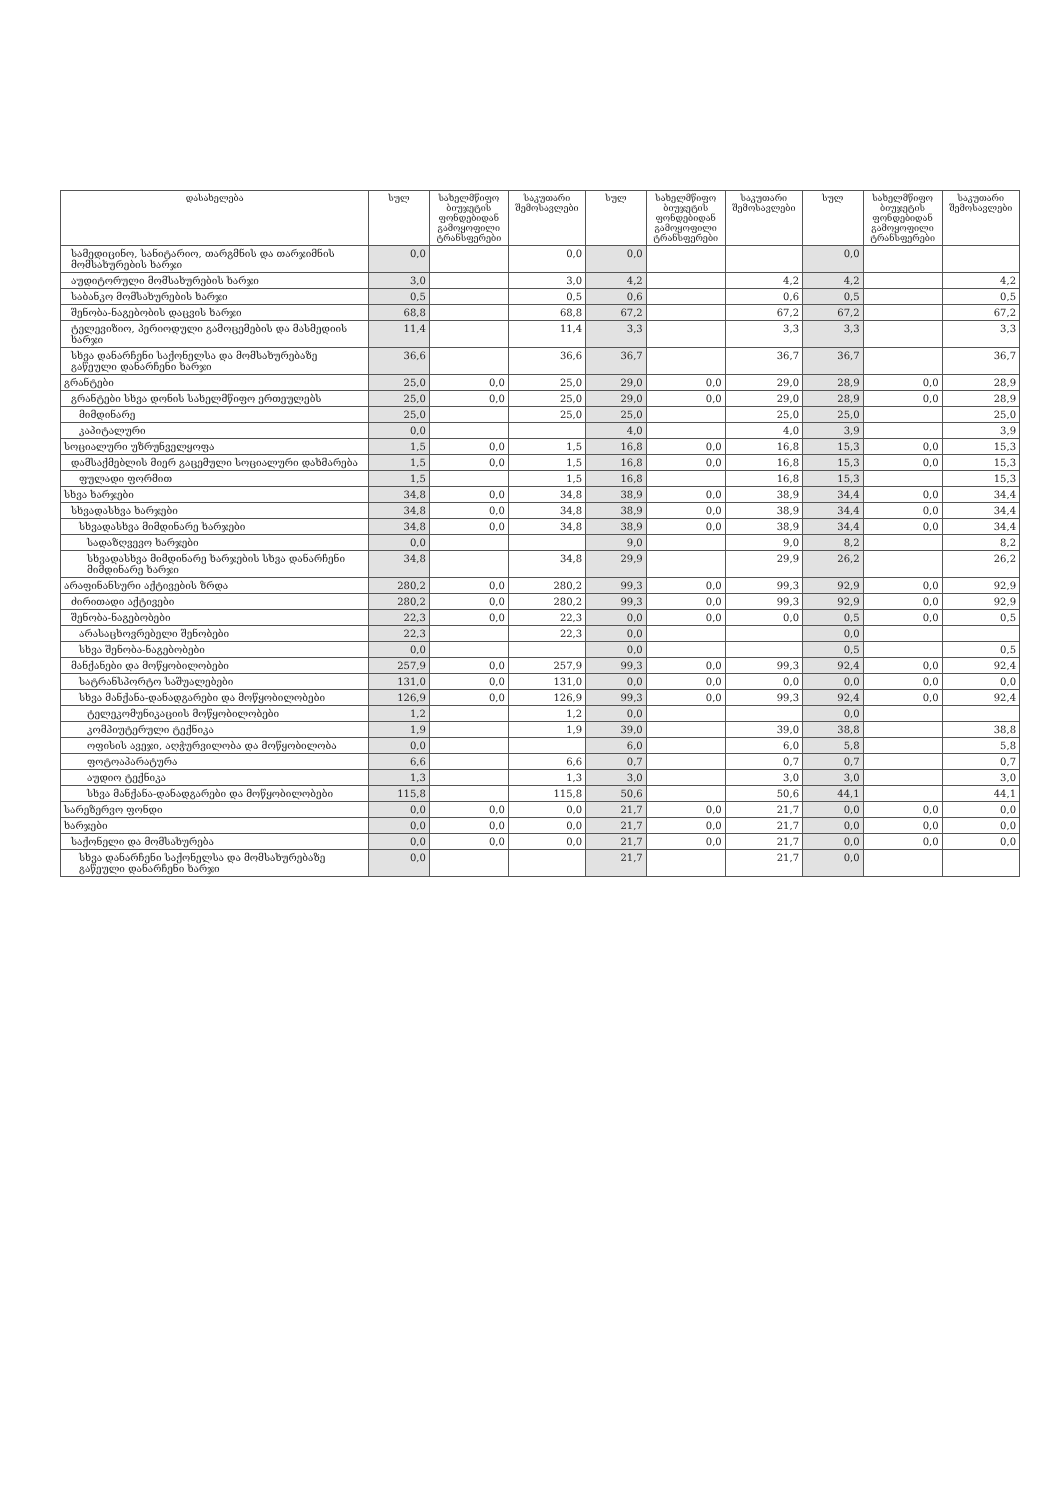| დასახელება | სულ | სახელმწიფო ბიუჯეტის ფონდებიდან გამოყოფილი ტრანსფერები | საკუთარი შემოსავლები | სულ | სახელმწიფო ბიუჯეტის ფონდებიდან გამოყოფილი ტრანსფერები | საკუთარი შემოსავლები | სულ | სახელმწიფო ბიუჯეტის ფონდებიდან გამოყოფილი ტრანსფერები | საკუთარი შემოსავლები |
| --- | --- | --- | --- | --- | --- | --- | --- | --- | --- |
| სამედიცინო, სანიტარიო, თარგმნის და თარჯიმნის მომსახურების ხარჯი | 0,0 | | 0,0 | 0,0 | | | 0,0 | | |
| აუდიტორული მომსახურების ხარჯი | 3,0 | | 3,0 | 4,2 | | 4,2 | 4,2 | | 4,2 |
| საბანკო მომსახურების ხარჯი | 0,5 | | 0,5 | 0,6 | | 0,6 | 0,5 | | 0,5 |
| შენობა-ნაგებობის დაცვის ხარჯი | 68,8 | | 68,8 | 67,2 | | 67,2 | 67,2 | | 67,2 |
| ტელევიზიო, პერიოდული გამოცემების და მასმედიის ხარჯი | 11,4 | | 11,4 | 3,3 | | 3,3 | 3,3 | | 3,3 |
| სხვა დანარჩენი საქონელსა და მომსახურებაზე გაწეული დანარჩენი ხარჯი | 36,6 | | 36,6 | 36,7 | | 36,7 | 36,7 | | 36,7 |
| გრანტები | 25,0 | 0,0 | 25,0 | 29,0 | 0,0 | 29,0 | 28,9 | 0,0 | 28,9 |
| გრანტები სხვა დონის სახელმწიფო ერთეულებს | 25,0 | 0,0 | 25,0 | 29,0 | 0,0 | 29,0 | 28,9 | 0,0 | 28,9 |
| მიმდინარე | 25,0 | | 25,0 | 25,0 | | 25,0 | 25,0 | | 25,0 |
| კაპიტალური | 0,0 | | | 4,0 | | 4,0 | 3,9 | | 3,9 |
| სოციალური უზრუნველყოფა | 1,5 | 0,0 | 1,5 | 16,8 | 0,0 | 16,8 | 15,3 | 0,0 | 15,3 |
| დამსაქმებლის მიერ გაცემული სოციალური დახმარება | 1,5 | 0,0 | 1,5 | 16,8 | 0,0 | 16,8 | 15,3 | 0,0 | 15,3 |
| ფულადი ფორმით | 1,5 | | 1,5 | 16,8 | | 16,8 | 15,3 | | 15,3 |
| სხვა ხარჯები | 34,8 | 0,0 | 34,8 | 38,9 | 0,0 | 38,9 | 34,4 | 0,0 | 34,4 |
| სხვადასხვა ხარჯები | 34,8 | 0,0 | 34,8 | 38,9 | 0,0 | 38,9 | 34,4 | 0,0 | 34,4 |
| სხვადასხვა მიმდინარე ხარჯები | 34,8 | 0,0 | 34,8 | 38,9 | 0,0 | 38,9 | 34,4 | 0,0 | 34,4 |
| სადაზღვევო ხარჯები | 0,0 | | | 9,0 | | 9,0 | 8,2 | | 8,2 |
| სხვადასხვა მიმდინარე ხარჯების სხვა დანარჩენი მიმდინარე ხარჯი | 34,8 | | 34,8 | 29,9 | | 29,9 | 26,2 | | 26,2 |
| არაფინანსური აქტივების ზრდა | 280,2 | 0,0 | 280,2 | 99,3 | 0,0 | 99,3 | 92,9 | 0,0 | 92,9 |
| ძირითადი აქტივები | 280,2 | 0,0 | 280,2 | 99,3 | 0,0 | 99,3 | 92,9 | 0,0 | 92,9 |
| შენობა-ნაგებობები | 22,3 | 0,0 | 22,3 | 0,0 | 0,0 | 0,0 | 0,5 | 0,0 | 0,5 |
| არასაცხოვრებელი შენობები | 22,3 | | 22,3 | 0,0 | | | 0,0 | | |
| სხვა შენობა-ნაგებობები | 0,0 | | | 0,0 | | | 0,5 | | 0,5 |
| მანქანები და მოწყობილობები | 257,9 | 0,0 | 257,9 | 99,3 | 0,0 | 99,3 | 92,4 | 0,0 | 92,4 |
| სატრანსპორტო საშუალებები | 131,0 | 0,0 | 131,0 | 0,0 | 0,0 | 0,0 | 0,0 | 0,0 | 0,0 |
| სხვა მანქანა-დანადგარები და მოწყობილობები | 126,9 | 0,0 | 126,9 | 99,3 | 0,0 | 99,3 | 92,4 | 0,0 | 92,4 |
| ტელეკომუნიკაციის მოწყობილობები | 1,2 | | 1,2 | 0,0 | | | 0,0 | | |
| კომპიუტერული ტექნიკა | 1,9 | | 1,9 | 39,0 | | 39,0 | 38,8 | | 38,8 |
| ოფისის ავეჯი, აღჭურვილობა და მოწყობილობა | 0,0 | | | 6,0 | | 6,0 | 5,8 | | 5,8 |
| ფოტოაპარატურა | 6,6 | | 6,6 | 0,7 | | 0,7 | 0,7 | | 0,7 |
| აუდიო ტექნიკა | 1,3 | | 1,3 | 3,0 | | 3,0 | 3,0 | | 3,0 |
| სხვა მანქანა-დანადგარები და მოწყობილობები | 115,8 | | 115,8 | 50,6 | | 50,6 | 44,1 | | 44,1 |
| სარეზერვო ფონდი | 0,0 | 0,0 | 0,0 | 21,7 | 0,0 | 21,7 | 0,0 | 0,0 | 0,0 |
| ხარჯები | 0,0 | 0,0 | 0,0 | 21,7 | 0,0 | 21,7 | 0,0 | 0,0 | 0,0 |
| საქონელი და მომსახურება | 0,0 | 0,0 | 0,0 | 21,7 | 0,0 | 21,7 | 0,0 | 0,0 | 0,0 |
| სხვა დანარჩენი საქონელსა და მომსახურებაზე გაწეული დანარჩენი ხარჯი | 0,0 | | | 21,7 | | 21,7 | 0,0 | | |